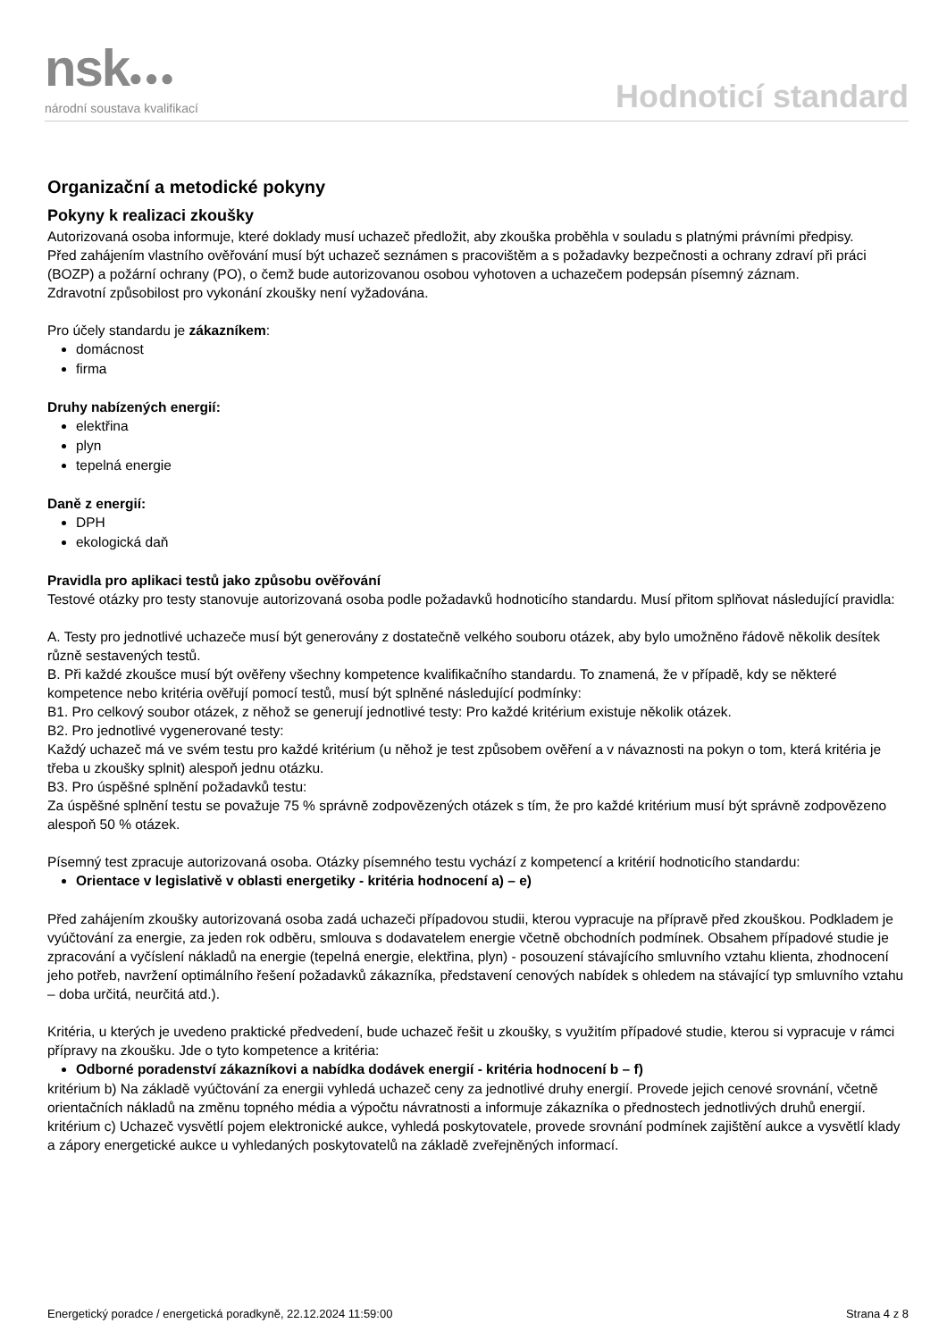nsk●●●
národní soustava kvalifikací
Hodnoticí standard
Organizační a metodické pokyny
Pokyny k realizaci zkoušky
Autorizovaná osoba informuje, které doklady musí uchazeč předložit, aby zkouška proběhla v souladu s platnými právními předpisy.
Před zahájením vlastního ověřování musí být uchazeč seznámen s pracovištěm a s požadavky bezpečnosti a ochrany zdraví při práci (BOZP) a požární ochrany (PO), o čemž bude autorizovanou osobou vyhotoven a uchazečem podepsán písemný záznam.
Zdravotní způsobilost pro vykonání zkoušky není vyžadována.
Pro účely standardu je zákazníkem:
domácnost
firma
Druhy nabízených energií:
elektřina
plyn
tepelná energie
Daně z energií:
DPH
ekologická daň
Pravidla pro aplikaci testů jako způsobu ověřování
Testové otázky pro testy stanovuje autorizovaná osoba podle požadavků hodnoticího standardu. Musí přitom splňovat následující pravidla:
A. Testy pro jednotlivé uchazeče musí být generovány z dostatečně velkého souboru otázek, aby bylo umožněno řádově několik desítek různě sestavených testů.
B. Při každé zkoušce musí být ověřeny všechny kompetence kvalifikačního standardu. To znamená, že v případě, kdy se některé kompetence nebo kritéria ověřují pomocí testů, musí být splněné následující podmínky:
B1. Pro celkový soubor otázek, z něhož se generují jednotlivé testy: Pro každé kritérium existuje několik otázek.
B2. Pro jednotlivé vygenerované testy:
Každý uchazeč má ve svém testu pro každé kritérium (u něhož je test způsobem ověření a v návaznosti na pokyn o tom, která kritéria je třeba u zkoušky splnit) alespoň jednu otázku.
B3. Pro úspěšné splnění požadavků testu:
Za úspěšné splnění testu se považuje 75 % správně zodpovězených otázek s tím, že pro každé kritérium musí být správně zodpovězeno alespoň 50 % otázek.
Písemný test zpracuje autorizovaná osoba. Otázky písemného testu vychází z kompetencí a kritérií hodnoticího standardu:
Orientace v legislativě v oblasti energetiky - kritéria hodnocení a) – e)
Před zahájením zkoušky autorizovaná osoba zadá uchazeči případovou studii, kterou vypracuje na přípravě před zkouškou. Podkladem je vyúčtování za energie, za jeden rok odběru, smlouva s dodavatelem energie včetně obchodních podmínek. Obsahem případové studie je zpracování a vyčíslení nákladů na energie (tepelná energie, elektřina, plyn) - posouzení stávajícího smluvního vztahu klienta, zhodnocení jeho potřeb, navržení optimálního řešení požadavků zákazníka, představení cenových nabídek s ohledem na stávající typ smluvního vztahu – doba určitá, neurčitá atd.).
Kritéria, u kterých je uvedeno praktické předvedení, bude uchazeč řešit u zkoušky, s využitím případové studie, kterou si vypracuje v rámci přípravy na zkoušku. Jde o tyto kompetence a kritéria:
Odborné poradenství zákazníkovi a nabídka dodávek energií - kritéria hodnocení b – f)
kritérium b) Na základě vyúčtování za energii vyhledá uchazeč ceny za jednotlivé druhy energií. Provede jejich cenové srovnání, včetně orientačních nákladů na změnu topného média a výpočtu návratnosti a informuje zákazníka o přednostech jednotlivých druhů energií.
kritérium c) Uchazeč vysvětlí pojem elektronické aukce, vyhledá poskytovatele, provede srovnání podmínek zajištění aukce a vysvětlí klady a zápory energetické aukce u vyhledaných poskytovatelů na základě zveřejněných informací.
Energetický poradce / energetická poradkyně, 22.12.2024 11:59:00 Strana 4 z 8